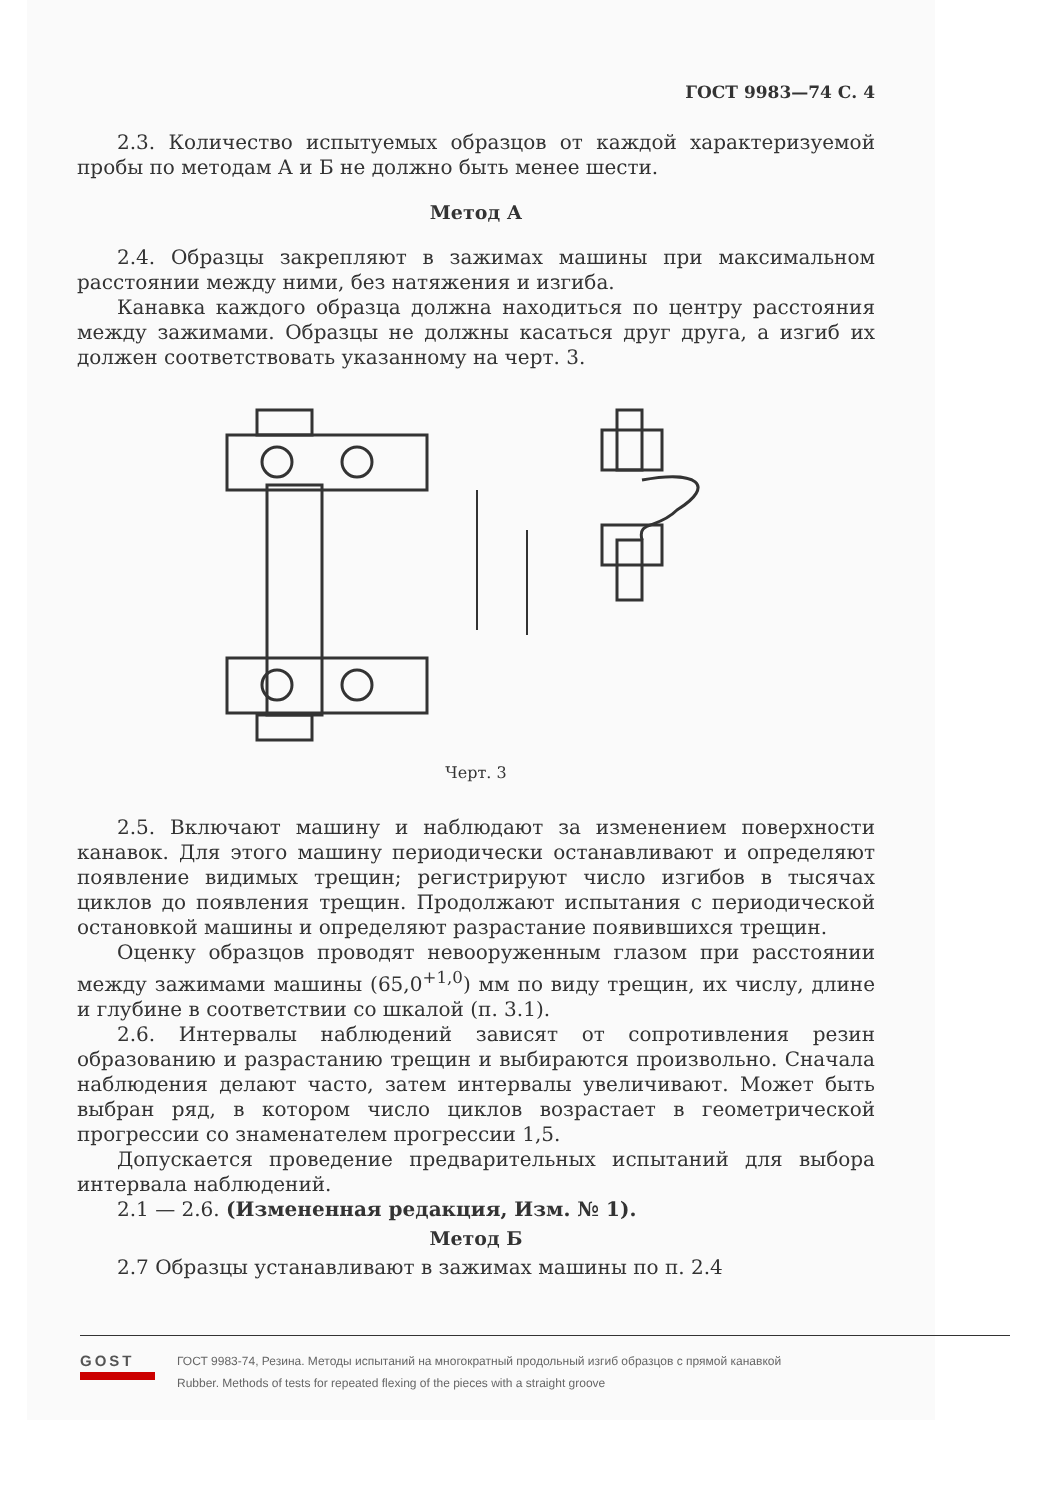ГОСТ 9983—74 С. 4
2.3. Количество испытуемых образцов от каждой характеризуемой пробы по методам А и Б не должно быть менее шести.
Метод А
2.4. Образцы закрепляют в зажимах машины при максимальном расстоянии между ними, без натяжения и изгиба.
Канавка каждого образца должна находиться по центру расстояния между зажимами. Образцы не должны касаться друг друга, а изгиб их должен соответствовать указанному на черт. 3.
Черт. 3
2.5. Включают машину и наблюдают за изменением поверхности канавок. Для этого машину периодически останавливают и определяют появление видимых трещин; регистрируют число изгибов в тысячах циклов до появления трещин. Продолжают испытания с периодической остановкой машины и определяют разрастание появившихся трещин.
Оценку образцов проводят невооруженным глазом при расстоянии между зажимами машины (65,0<sup>+1,0</sup>) мм по виду трещин, их числу, длине и глубине в соответствии со шкалой (п. 3.1).
2.6. Интервалы наблюдений зависят от сопротивления резин образованию и разрастанию трещин и выбираются произвольно. Сначала наблюдения делают часто, затем интервалы увеличивают. Может быть выбран ряд, в котором число циклов возрастает в геометрической прогрессии со знаменателем прогрессии 1,5.
Допускается проведение предварительных испытаний для выбора интервала наблюдений.
2.1 — 2.6. (Измененная редакция, Изм. № 1).
Метод Б
2.7 Образцы устанавливают в зажимах машины по п. 2.4
GOST
ГОСТ 9983-74, Резина. Методы испытаний на многократный продольный изгиб образцов с прямой канавкой
Rubber. Methods of tests for repeated flexing of the pieces with a straight groove